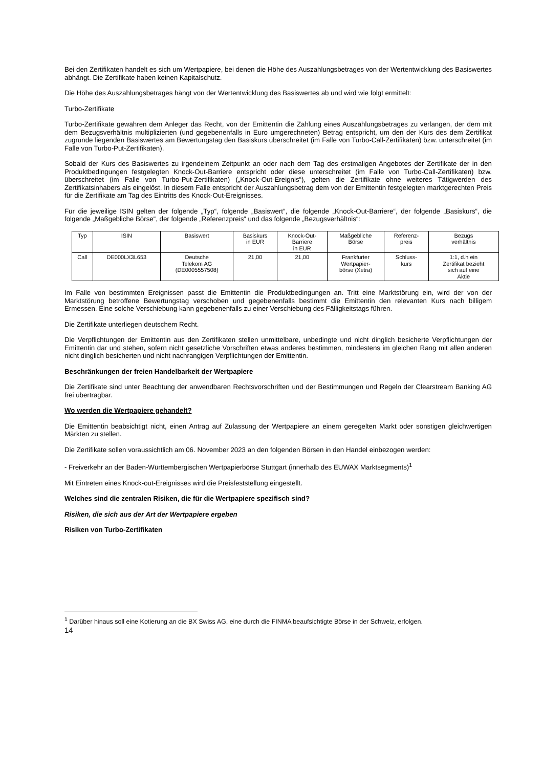Bei den Zertifikaten handelt es sich um Wertpapiere, bei denen die Höhe des Auszahlungsbetrages von der Wertentwicklung des Basiswertes abhängt. Die Zertifikate haben keinen Kapitalschutz.
Die Höhe des Auszahlungsbetrages hängt von der Wertentwicklung des Basiswertes ab und wird wie folgt ermittelt:
Turbo-Zertifikate
Turbo-Zertifikate gewähren dem Anleger das Recht, von der Emittentin die Zahlung eines Auszahlungsbetrages zu verlangen, der dem mit dem Bezugsverhältnis multiplizierten (und gegebenenfalls in Euro umgerechneten) Betrag entspricht, um den der Kurs des dem Zertifikat zugrunde liegenden Basiswertes am Bewertungstag den Basiskurs überschreitet (im Falle von Turbo-Call-Zertifikaten) bzw. unterschreitet (im Falle von Turbo-Put-Zertifikaten).
Sobald der Kurs des Basiswertes zu irgendeinem Zeitpunkt an oder nach dem Tag des erstmaligen Angebotes der Zertifikate der in den Produktbedingungen festgelegten Knock-Out-Barriere entspricht oder diese unterschreitet (im Falle von Turbo-Call-Zertifikaten) bzw. überschreitet (im Falle von Turbo-Put-Zertifikaten) („Knock-Out-Ereignis“), gelten die Zertifikate ohne weiteres Tätigwerden des Zertifikatsinhabers als eingelöst. In diesem Falle entspricht der Auszahlungsbetrag dem von der Emittentin festgelegten marktgerechten Preis für die Zertifikate am Tag des Eintritts des Knock-Out-Ereignisses.
Für die jeweilige ISIN gelten der folgende „Typ“, folgende „Basiswert“, die folgende „Knock-Out-Barriere“, der folgende „Basiskurs“, die folgende „Maßgebliche Börse“, der folgende „Referenzpreis“ und das folgende „Bezugsverhältnis“:
| Typ | ISIN | Basiswert | Basiskurs in EUR | Knock-Out- Barriere in EUR | Maßgebliche Börse | Referenz- preis | Bezugs verhältnis |
| --- | --- | --- | --- | --- | --- | --- | --- |
| Call | DE000LX3L653 | Deutsche Telekom AG (DE0005557508) | 21,00 | 21,00 | Frankfurter Wertpapier- börse (Xetra) | Schluss- kurs | 1:1, d.h ein Zertifikat bezieht sich auf eine Aktie |
Im Falle von bestimmten Ereignissen passt die Emittentin die Produktbedingungen an. Tritt eine Marktstörung ein, wird der von der Marktstörung betroffene Bewertungstag verschoben und gegebenenfalls bestimmt die Emittentin den relevanten Kurs nach billigem Ermessen. Eine solche Verschiebung kann gegebenenfalls zu einer Verschiebung des Fälligkeitstags führen.
Die Zertifikate unterliegen deutschem Recht.
Die Verpflichtungen der Emittentin aus den Zertifikaten stellen unmittelbare, unbedingte und nicht dinglich besicherte Verpflichtungen der Emittentin dar und stehen, sofern nicht gesetzliche Vorschriften etwas anderes bestimmen, mindestens im gleichen Rang mit allen anderen nicht dinglich besicherten und nicht nachrangigen Verpflichtungen der Emittentin.
Beschränkungen der freien Handelbarkeit der Wertpapiere
Die Zertifikate sind unter Beachtung der anwendbaren Rechtsvorschriften und der Bestimmungen und Regeln der Clearstream Banking AG frei übertragbar.
Wo werden die Wertpapiere gehandelt?
Die Emittentin beabsichtigt nicht, einen Antrag auf Zulassung der Wertpapiere an einem geregelten Markt oder sonstigen gleichwertigen Märkten zu stellen.
Die Zertifikate sollen voraussichtlich am 06. November 2023 an den folgenden Börsen in den Handel einbezogen werden:
- Freiverkehr an der Baden-Württembergischen Wertpapierbörse Stuttgart (innerhalb des EUWAX Marktsegments)<sup>1</sup>
Mit Eintreten eines Knock-out-Ereignisses wird die Preisfeststellung eingestellt.
Welches sind die zentralen Risiken, die für die Wertpapiere spezifisch sind?
Risiken, die sich aus der Art der Wertpapiere ergeben
Risiken von Turbo-Zertifikaten
<sup>1</sup> Darüber hinaus soll eine Kotierung an die BX Swiss AG, eine durch die FINMA beaufsichtigte Börse in der Schweiz, erfolgen.
14